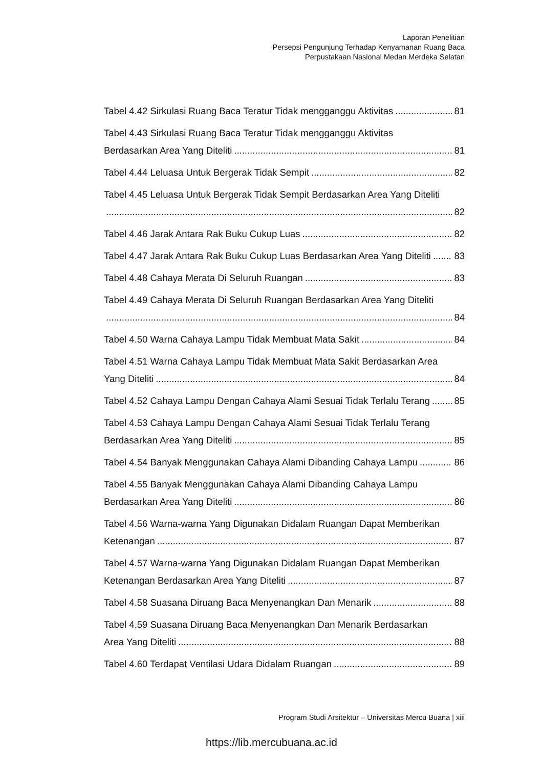Laporan Penelitian
Persepsi Pengunjung Terhadap Kenyamanan Ruang Baca
Perpustakaan Nasional Medan Merdeka Selatan
Tabel 4.42 Sirkulasi Ruang Baca Teratur Tidak mengganggu Aktivitas 81
Tabel 4.43 Sirkulasi Ruang Baca Teratur Tidak mengganggu Aktivitas
Berdasarkan Area Yang Diteliti 81
Tabel 4.44 Leluasa Untuk Bergerak Tidak Sempit 82
Tabel 4.45 Leluasa Untuk Bergerak Tidak Sempit Berdasarkan Area Yang Diteliti
82
Tabel 4.46 Jarak Antara Rak Buku Cukup Luas 82
Tabel 4.47 Jarak Antara Rak Buku Cukup Luas Berdasarkan Area Yang Diteliti 83
Tabel 4.48 Cahaya Merata Di Seluruh Ruangan 83
Tabel 4.49 Cahaya Merata Di Seluruh Ruangan Berdasarkan Area Yang Diteliti
84
Tabel 4.50 Warna Cahaya Lampu Tidak Membuat Mata Sakit 84
Tabel 4.51 Warna Cahaya Lampu Tidak Membuat Mata Sakit Berdasarkan Area
Yang Diteliti 84
Tabel 4.52 Cahaya Lampu Dengan Cahaya Alami Sesuai Tidak Terlalu Terang 85
Tabel 4.53 Cahaya Lampu Dengan Cahaya Alami Sesuai Tidak Terlalu Terang
Berdasarkan Area Yang Diteliti 85
Tabel 4.54 Banyak Menggunakan Cahaya Alami Dibanding Cahaya Lampu 86
Tabel 4.55 Banyak Menggunakan Cahaya Alami Dibanding Cahaya Lampu
Berdasarkan Area Yang Diteliti 86
Tabel 4.56 Warna-warna Yang Digunakan Didalam Ruangan Dapat Memberikan
Ketenangan 87
Tabel 4.57 Warna-warna Yang Digunakan Didalam Ruangan Dapat Memberikan
Ketenangan Berdasarkan Area Yang Diteliti 87
Tabel 4.58 Suasana Diruang Baca Menyenangkan Dan Menarik 88
Tabel 4.59 Suasana Diruang Baca Menyenangkan Dan Menarik Berdasarkan
Area Yang Diteliti 88
Tabel 4.60 Terdapat Ventilasi Udara Didalam Ruangan 89
Program Studi Arsitektur – Universitas Mercu Buana | xiii
https://lib.mercubuana.ac.id